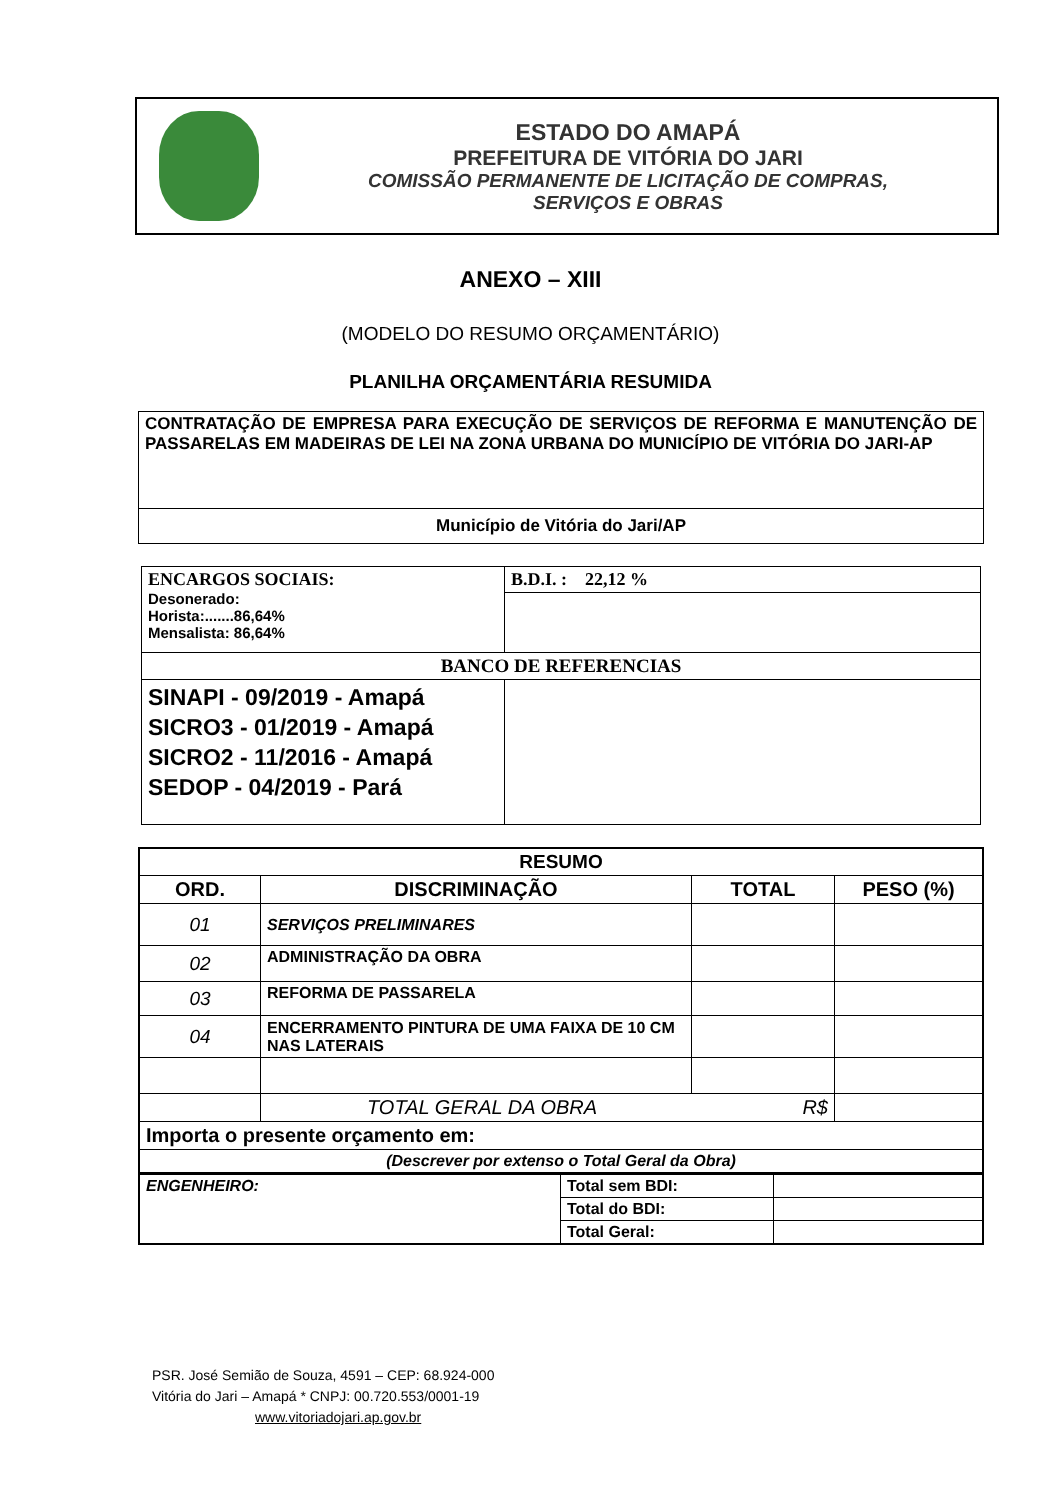ESTADO DO AMAPÁ
PREFEITURA DE VITÓRIA DO JARI
COMISSÃO PERMANENTE DE LICITAÇÃO DE COMPRAS,
SERVIÇOS E OBRAS
ANEXO – XIII
(MODELO DO RESUMO ORÇAMENTÁRIO)
PLANILHA ORÇAMENTÁRIA RESUMIDA
| CONTRATAÇÃO DE EMPRESA PARA EXECUÇÃO DE SERVIÇOS DE REFORMA E MANUTENÇÃO DE PASSARELAS EM MADEIRAS DE LEI NA ZONA URBANA DO MUNICÍPIO DE VITÓRIA DO JARI-AP |
| Município de Vitória do Jari/AP |
| ENCARGOS SOCIAIS: Desonerado: Horista:.......86,64% Mensalista: 86,64% | B.D.I. : 22,12 % |
| BANCO DE REFERENCIAS | |
| SINAPI - 09/2019 - Amapá SICRO3 - 01/2019 - Amapá SICRO2 - 11/2016 - Amapá SEDOP - 04/2019 - Pará | |
| RESUMO | | | |
| --- | --- | --- | --- |
| ORD. | DISCRIMINAÇÃO | TOTAL | PESO (%) |
| 01 | SERVIÇOS PRELIMINARES | | |
| 02 | ADMINISTRAÇÃO DA OBRA | | |
| 03 | REFORMA DE PASSARELA | | |
| 04 | ENCERRAMENTO PINTURA DE UMA FAIXA DE 10 CM NAS LATERAIS | | |
| | TOTAL GERAL DA OBRA R$ | | |
| Importa o presente orçamento em: | | | |
| (Descrever por extenso o Total Geral da Obra) | | | |
| ENGENHEIRO: | Total sem BDI: | |
| | Total do BDI: | |
| | Total Geral: | |
PSR. José Semião de Souza, 4591 – CEP: 68.924-000
Vitória do Jari – Amapá * CNPJ: 00.720.553/0001-19
www.vitoriadojari.ap.gov.br